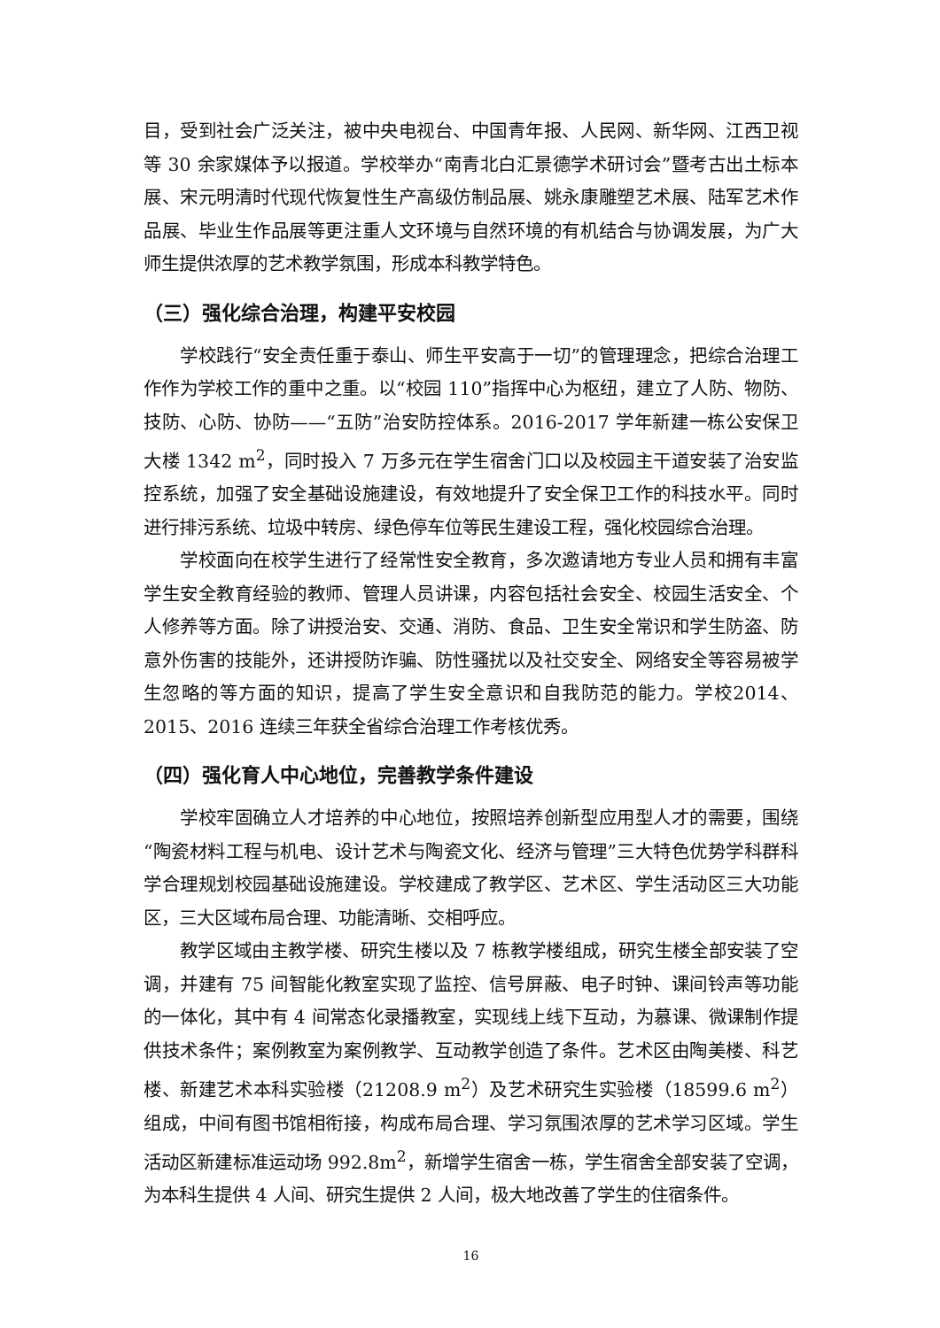目，受到社会广泛关注，被中央电视台、中国青年报、人民网、新华网、江西卫视等 30 余家媒体予以报道。学校举办“南青北白汇景德学术研讨会”暨考古出土标本展、宋元明清时代现代恢复性生产高级仿制品展、姚永康雕塑艺术展、陆军艺术作品展、毕业生作品展等更注重人文环境与自然环境的有机结合与协调发展，为广大师生提供浓厚的艺术教学氛围，形成本科教学特色。
（三）强化综合治理，构建平安校园
学校践行“安全责任重于泰山、师生平安高于一切”的管理理念，把综合治理工作作为学校工作的重中之重。以“校园 110”指挥中心为枢纽，建立了人防、物防、技防、心防、协防——“五防”治安防控体系。2016-2017 学年新建一栋公安保卫大楼 1342 m<sup>2</sup>，同时投入 7 万多元在学生宿舍门口以及校园主干道安装了治安监控系统，加强了安全基础设施建设，有效地提升了安全保卫工作的科技水平。同时进行排污系统、垃圾中转房、绿色停车位等民生建设工程，强化校园综合治理。
学校面向在校学生进行了经常性安全教育，多次邀请地方专业人员和拥有丰富学生安全教育经验的教师、管理人员讲课，内容包括社会安全、校园生活安全、个人修养等方面。除了讲授治安、交通、消防、食品、卫生安全常识和学生防盗、防意外伤害的技能外，还讲授防诈骗、防性骚扰以及社交安全、网络安全等容易被学生忽略的等方面的知识，提高了学生安全意识和自我防范的能力。学校2014、2015、2016 连续三年获全省综合治理工作考核优秀。
（四）强化育人中心地位，完善教学条件建设
学校牢固确立人才培养的中心地位，按照培养创新型应用型人才的需要，围绕“陶瓷材料工程与机电、设计艺术与陶瓷文化、经济与管理”三大特色优势学科群科学合理规划校园基础设施建设。学校建成了教学区、艺术区、学生活动区三大功能区，三大区域布局合理、功能清晰、交相呼应。
教学区域由主教学楼、研究生楼以及 7 栋教学楼组成，研究生楼全部安装了空调，并建有 75 间智能化教室实现了监控、信号屏蔽、电子时钟、课间铃声等功能的一体化，其中有 4 间常态化录播教室，实现线上线下互动，为慕课、微课制作提供技术条件；案例教室为案例教学、互动教学创造了条件。艺术区由陶美楼、科艺楼、新建艺术本科实验楼（21208.9 m<sup>2</sup>）及艺术研究生实验楼（18599.6 m<sup>2</sup>）组成，中间有图书馆相衔接，构成布局合理、学习氛围浓厚的艺术学习区域。学生活动区新建标准运动场 992.8m<sup>2</sup>，新增学生宿舍一栋，学生宿舍全部安装了空调，为本科生提供 4 人间、研究生提供 2 人间，极大地改善了学生的住宿条件。
16